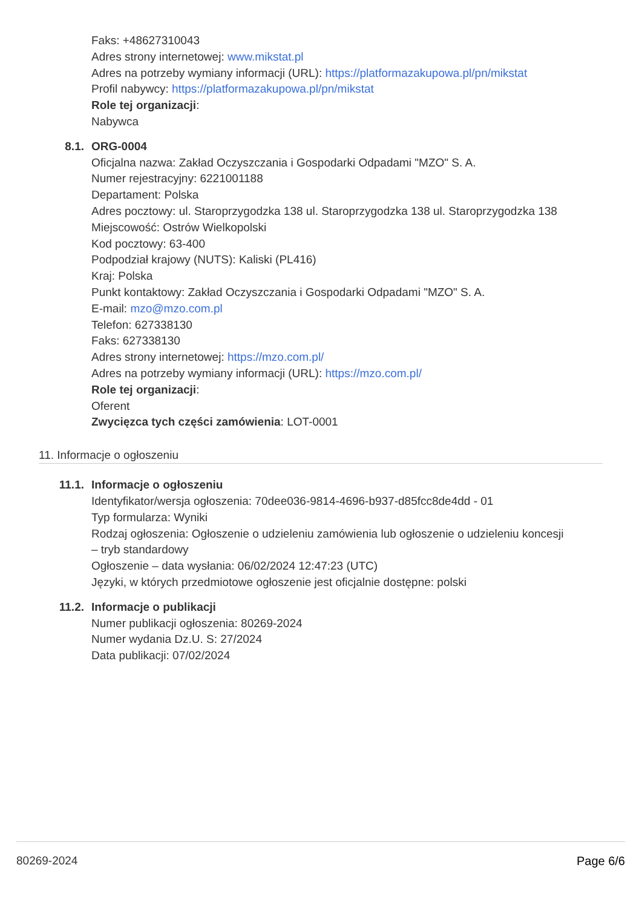Faks: +48627310043
Adres strony internetowej: www.mikstat.pl
Adres na potrzeby wymiany informacji (URL): https://platformazakupowa.pl/pn/mikstat
Profil nabywcy: https://platformazakupowa.pl/pn/mikstat
Role tej organizacji:
Nabywca
8.1. ORG-0004
Oficjalna nazwa: Zakład Oczyszczania i Gospodarki Odpadami "MZO" S. A.
Numer rejestracyjny: 6221001188
Departament: Polska
Adres pocztowy: ul. Staroprzygodzka 138 ul. Staroprzygodzka 138 ul. Staroprzygodzka 138
Miejscowość: Ostrów Wielkopolski
Kod pocztowy: 63-400
Podpodział krajowy (NUTS): Kaliski (PL416)
Kraj: Polska
Punkt kontaktowy: Zakład Oczyszczania i Gospodarki Odpadami "MZO" S. A.
E-mail: mzo@mzo.com.pl
Telefon: 627338130
Faks: 627338130
Adres strony internetowej: https://mzo.com.pl/
Adres na potrzeby wymiany informacji (URL): https://mzo.com.pl/
Role tej organizacji:
Oferent
Zwycięzca tych części zamówienia: LOT-0001
11. Informacje o ogłoszeniu
11.1. Informacje o ogłoszeniu
Identyfikator/wersja ogłoszenia: 70dee036-9814-4696-b937-d85fcc8de4dd - 01
Typ formularza: Wyniki
Rodzaj ogłoszenia: Ogłoszenie o udzieleniu zamówienia lub ogłoszenie o udzieleniu koncesji
– tryb standardowy
Ogłoszenie – data wysłania: 06/02/2024 12:47:23 (UTC)
Języki, w których przedmiotowe ogłoszenie jest oficjalnie dostępne: polski
11.2. Informacje o publikacji
Numer publikacji ogłoszenia: 80269-2024
Numer wydania Dz.U. S: 27/2024
Data publikacji: 07/02/2024
80269-2024 Page 6/6